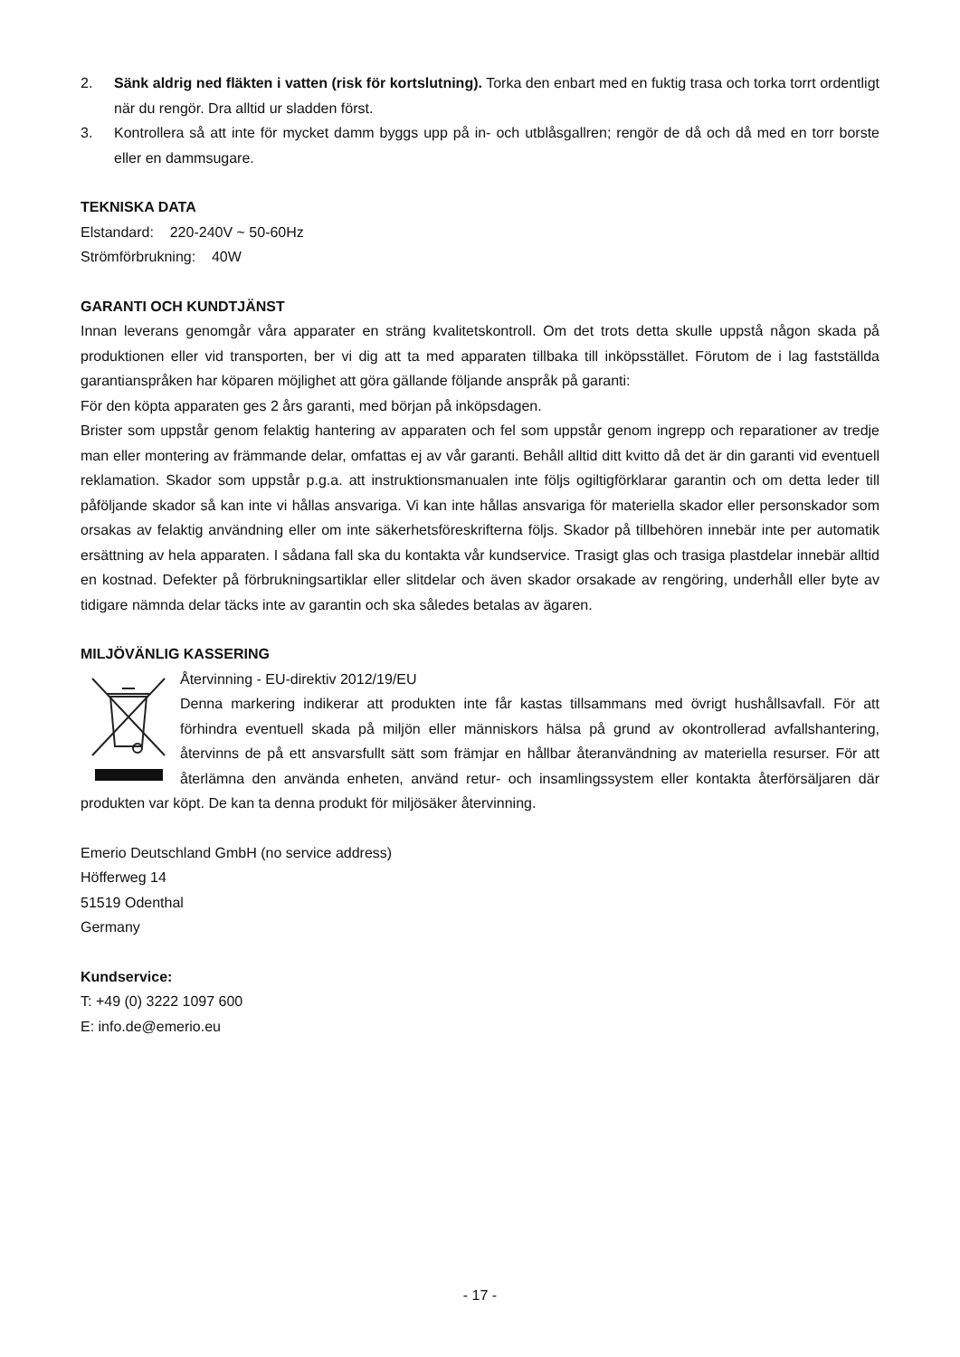2. Sänk aldrig ned fläkten i vatten (risk för kortslutning). Torka den enbart med en fuktig trasa och torka torrt ordentligt när du rengör. Dra alltid ur sladden först.
3. Kontrollera så att inte för mycket damm byggs upp på in- och utblåsgallren; rengör de då och då med en torr borste eller en dammsugare.
TEKNISKA DATA
Elstandard: 220-240V ~ 50-60Hz
Strömförbrukning: 40W
GARANTI OCH KUNDTJÄNST
Innan leverans genomgår våra apparater en sträng kvalitetskontroll. Om det trots detta skulle uppstå någon skada på produktionen eller vid transporten, ber vi dig att ta med apparaten tillbaka till inköpsstället. Förutom de i lag fastställda garantianspråken har köparen möjlighet att göra gällande följande anspråk på garanti:
För den köpta apparaten ges 2 års garanti, med början på inköpsdagen.
Brister som uppstår genom felaktig hantering av apparaten och fel som uppstår genom ingrepp och reparationer av tredje man eller montering av främmande delar, omfattas ej av vår garanti. Behåll alltid ditt kvitto då det är din garanti vid eventuell reklamation. Skador som uppstår p.g.a. att instruktionsmanualen inte följs ogiltigförklarar garantin och om detta leder till påföljande skador så kan inte vi hållas ansvariga. Vi kan inte hållas ansvariga för materiella skador eller personskador som orsakas av felaktig användning eller om inte säkerhetsföreskrifterna följs. Skador på tillbehören innebär inte per automatik ersättning av hela apparaten. I sådana fall ska du kontakta vår kundservice. Trasigt glas och trasiga plastdelar innebär alltid en kostnad. Defekter på förbrukningsartiklar eller slitdelar och även skador orsakade av rengöring, underhåll eller byte av tidigare nämnda delar täcks inte av garantin och ska således betalas av ägaren.
MILJÖVÄNLIG KASSERING
Återvinning - EU-direktiv 2012/19/EU
Denna markering indikerar att produkten inte får kastas tillsammans med övrigt hushållsavfall. För att förhindra eventuell skada på miljön eller människors hälsa på grund av okontrollerad avfallshantering, återvinns de på ett ansvarsfullt sätt som främjar en hållbar återanvändning av materiella resurser. För att återlämna den använda enheten, använd retur- och insamlingssystem eller kontakta återförsäljaren där produkten var köpt. De kan ta denna produkt för miljösäker återvinning.
Emerio Deutschland GmbH (no service address)
Höfferweg 14
51519 Odenthal
Germany
Kundservice:
T: +49 (0) 3222 1097 600
E: info.de@emerio.eu
- 17 -